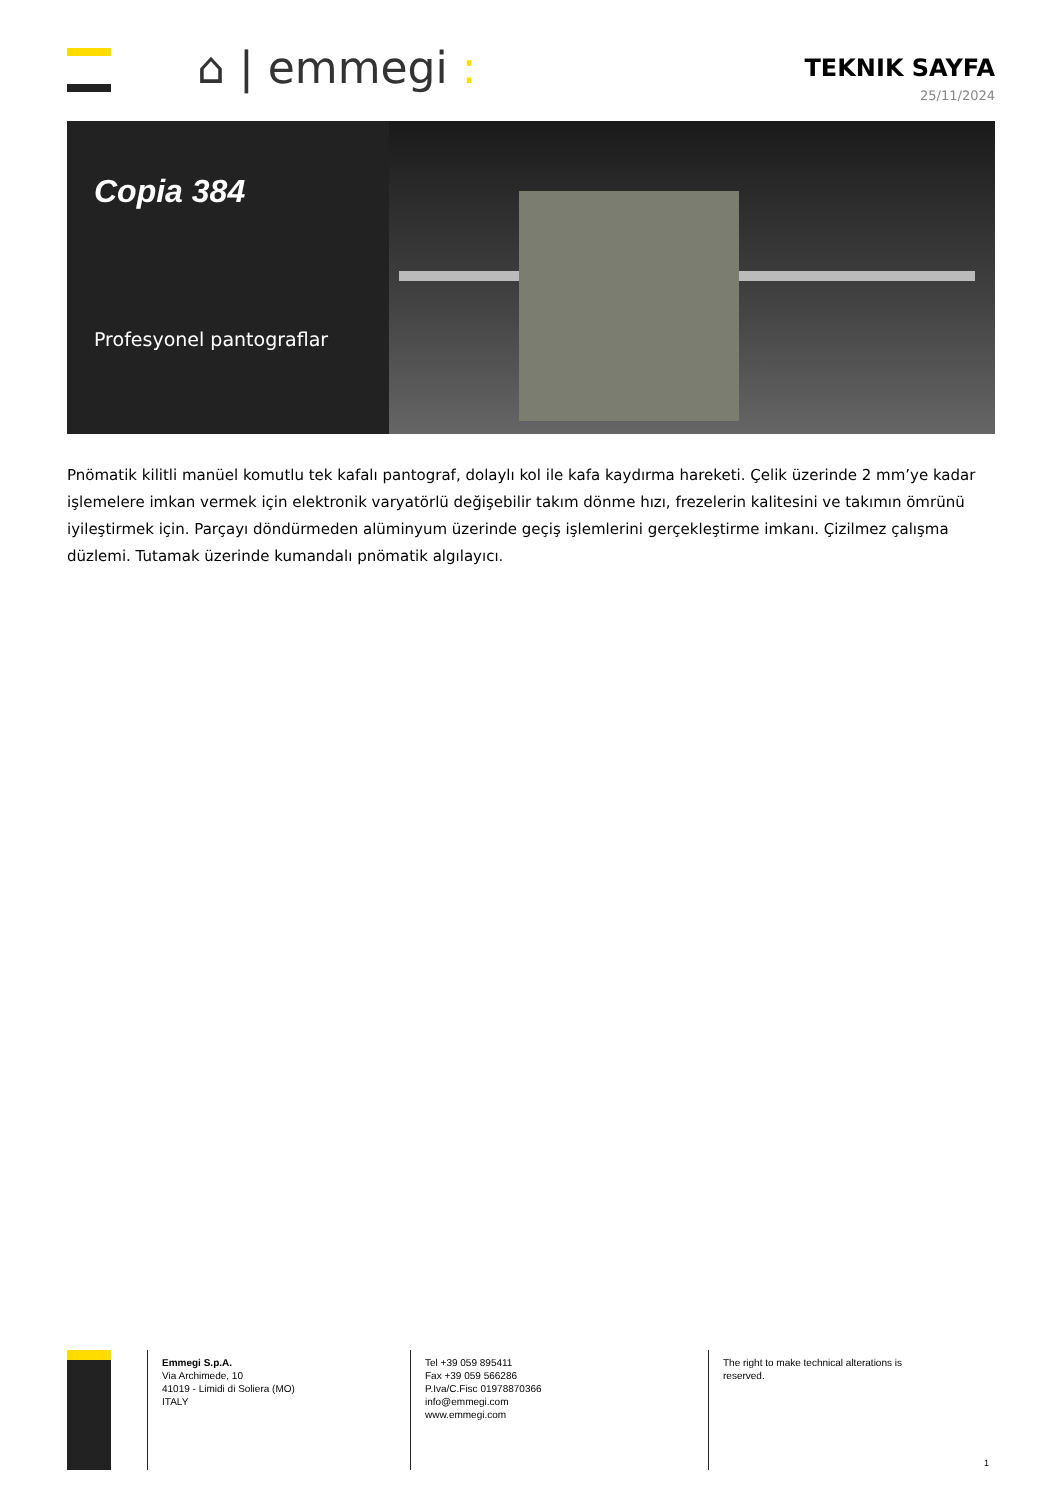⌂ | emmegi :
TEKNIK SAYFA
25/11/2024
Copia 384
Profesyonel pantograflar
Pnömatik kilitli manüel komutlu tek kafalı pantograf, dolaylı kol ile kafa kaydırma hareketi. Çelik üzerinde 2 mm’ye kadar işlemelere imkan vermek için elektronik varyatörlü değişebilir takım dönme hızı, frezelerin kalitesini ve takımın ömrünü iyileştirmek için. Parçayı döndürmeden alüminyum üzerinde geçiş işlemlerini gerçekleştirme imkanı. Çizilmez çalışma düzlemi. Tutamak üzerinde kumandalı pnömatik algılayıcı.
Emmegi S.p.A.
Via Archimede, 10
41019 - Limidi di Soliera (MO)
ITALY
Tel +39 059 895411
Fax +39 059 566286
P.Iva/C.Fisc 01978870366
info@emmegi.com
www.emmegi.com
The right to make technical alterations is
reserved.
1